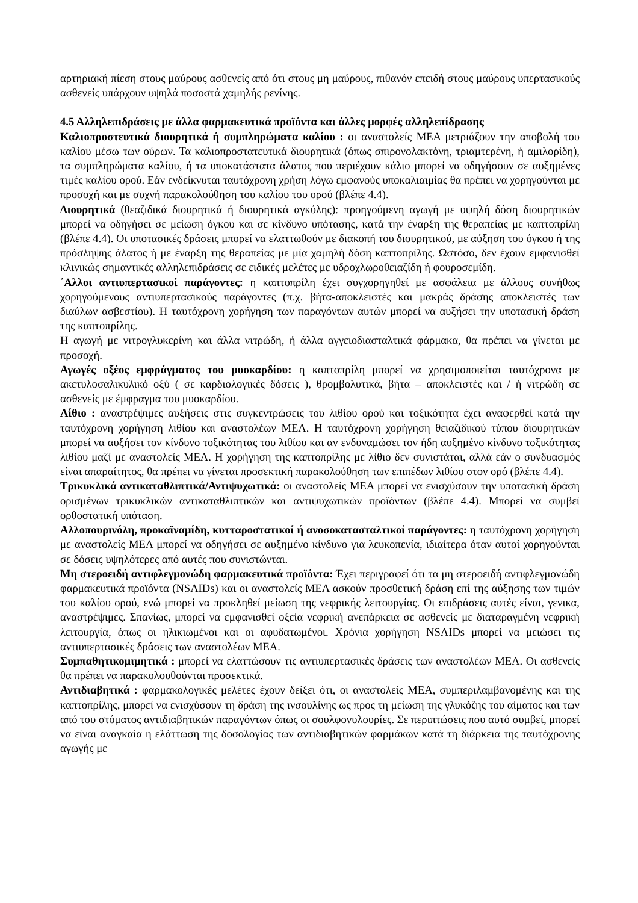αρτηριακή πίεση στους μαύρους ασθενείς από ότι στους μη μαύρους, πιθανόν επειδή στους μαύρους υπερτασικούς ασθενείς υπάρχουν υψηλά ποσοστά χαμηλής ρενίνης.
4.5 Αλληλεπιδράσεις με άλλα φαρμακευτικά προϊόντα και άλλες μορφές αλληλεπίδρασης
Καλιοπροστευτικά διουρητικά ή συμπληρώματα καλίου : οι αναστολείς ΜΕΑ μετριάζουν την αποβολή του καλίου μέσω των ούρων. Τα καλιοπροστατευτικά διουρητικά (όπως σπιρονολακτόνη, τριαμτερένη, ή αμιλορίδη), τα συμπληρώματα καλίου, ή τα υποκατάστατα άλατος που περιέχουν κάλιο μπορεί να οδηγήσουν σε αυξημένες τιμές καλίου ορού. Εάν ενδείκνυται ταυτόχρονη χρήση λόγω εμφανούς υποκαλιαιμίας θα πρέπει να χορηγούνται με προσοχή και με συχνή παρακολούθηση του καλίου του ορού (βλέπε 4.4).
Διουρητικά (θεαζιδικά διουρητικά ή διουρητικά αγκύλης): προηγούμενη αγωγή με υψηλή δόση διουρητικών μπορεί να οδηγήσει σε μείωση όγκου και σε κίνδυνο υπότασης, κατά την έναρξη της θεραπείας με καπτοπρίλη (βλέπε 4.4). Οι υποτασικές δράσεις μπορεί να ελαττωθούν με διακοπή του διουρητικού, με αύξηση του όγκου ή της πρόσληψης άλατος ή με έναρξη της θεραπείας με μία χαμηλή δόση καπτοπρίλης. Ωστόσο, δεν έχουν εμφανισθεί κλινικώς σημαντικές αλληλεπιδράσεις σε ειδικές μελέτες με υδροχλωροθειαζίδη ή φουροσεμίδη.
΄Αλλοι αντιυπερτασικοί παράγοντες: η καπτοπρίλη έχει συγχορηγηθεί με ασφάλεια με άλλους συνήθως χορηγούμενους αντιυπερτασικούς παράγοντες (π.χ. βήτα-αποκλειστές και μακράς δράσης αποκλειστές των διαύλων ασβεστίου). Η ταυτόχρονη χορήγηση των παραγόντων αυτών μπορεί να αυξήσει την υποτασική δράση της καπτοπρίλης.
Η αγωγή με νιτρογλυκερίνη και άλλα νιτρώδη, ή άλλα αγγειοδιασταλτικά φάρμακα, θα πρέπει να γίνεται με προσοχή.
Αγωγές οξέος εμφράγματος του μυοκαρδίου: η καπτοπρίλη μπορεί να χρησιμοποιείται ταυτόχρονα με ακετυλοσαλικυλικό οξύ ( σε καρδιολογικές δόσεις ), θρομβολυτικά, βήτα – αποκλειστές και / ή νιτρώδη σε ασθενείς με έμφραγμα του μυοκαρδίου.
Λίθιο : αναστρέψιμες αυξήσεις στις συγκεντρώσεις του λιθίου ορού και τοξικότητα έχει αναφερθεί κατά την ταυτόχρονη χορήγηση λιθίου και αναστολέων ΜΕΑ. Η ταυτόχρονη χορήγηση θειαζιδικού τύπου διουρητικών μπορεί να αυξήσει τον κίνδυνο τοξικότητας του λιθίου και αν ενδυναμώσει τον ήδη αυξημένο κίνδυνο τοξικότητας λιθίου μαζί με αναστολείς ΜΕΑ. Η χορήγηση της καπτοπρίλης με λίθιο δεν συνιστάται, αλλά εάν ο συνδυασμός είναι απαραίτητος, θα πρέπει να γίνεται προσεκτική παρακολούθηση των επιπέδων λιθίου στον ορό (βλέπε 4.4).
Τρικυκλικά αντικαταθλιπτικά/Αντιψυχωτικά: οι αναστολείς ΜΕΑ μπορεί να ενισχύσουν την υποτασική δράση ορισμένων τρικυκλικών αντικαταθλιπτικών και αντιψυχωτικών προϊόντων (βλέπε 4.4). Μπορεί να συμβεί ορθοστατική υπόταση.
Αλλοπουρινόλη, προκαϊναμίδη, κυτταροστατικοί ή ανοσοκατασταλτικοί παράγοντες: η ταυτόχρονη χορήγηση με αναστολείς ΜΕΑ μπορεί να οδηγήσει σε αυξημένο κίνδυνο για λευκοπενία, ιδιαίτερα όταν αυτοί χορηγούνται σε δόσεις υψηλότερες από αυτές που συνιστώνται.
Μη στεροειδή αντιφλεγμονώδη φαρμακευτικά προϊόντα: Έχει περιγραφεί ότι τα μη στεροειδή αντιφλεγμονώδη φαρμακευτικά προϊόντα (NSAIDs) και οι αναστολείς ΜΕΑ ασκούν προσθετική δράση επί της αύξησης των τιμών του καλίου ορού, ενώ μπορεί να προκληθεί μείωση της νεφρικής λειτουργίας. Οι επιδράσεις αυτές είναι, γενικα, αναστρέψιμες. Σπανίως, μπορεί να εμφανισθεί οξεία νεφρική ανεπάρκεια σε ασθενείς με διαταραγμένη νεφρική λειτουργία, όπως οι ηλικιωμένοι και οι αφυδατωμένοι. Χρόνια χορήγηση NSAIDs μπορεί να μειώσει τις αντιυπερτασικές δράσεις των αναστολέων ΜΕΑ.
Συμπαθητικομιμητικά : μπορεί να ελαττώσουν τις αντιυπερτασικές δράσεις των αναστολέων ΜΕΑ. Οι ασθενείς θα πρέπει να παρακολουθούνται προσεκτικά.
Αντιδιαβητικά : φαρμακολογικές μελέτες έχουν δείξει ότι, οι αναστολείς ΜΕΑ, συμπεριλαμβανομένης και της καπτοπρίλης, μπορεί να ενισχύσουν τη δράση της ινσουλίνης ως προς τη μείωση της γλυκόζης του αίματος και των από του στόματος αντιδιαβητικών παραγόντων όπως οι σουλφονυλουρίες. Σε περιπτώσεις που αυτό συμβεί, μπορεί να είναι αναγκαία η ελάττωση της δοσολογίας των αντιδιαβητικών φαρμάκων κατά τη διάρκεια της ταυτόχρονης αγωγής με